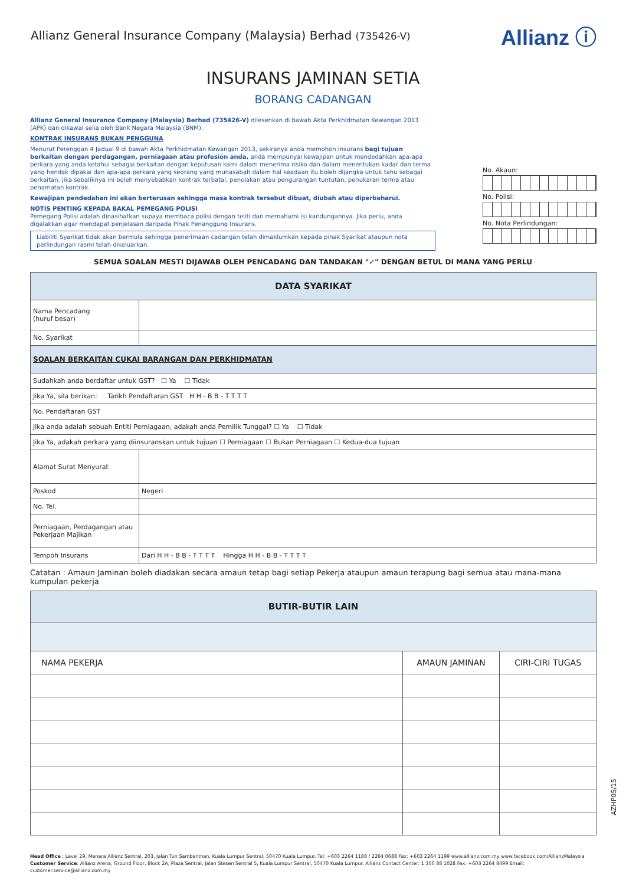Allianz General Insurance Company (Malaysia) Berhad (735426-V)
Allianz ⓘ
INSURANS JAMINAN SETIA
BORANG CADANGAN
Allianz General Insurance Company (Malaysia) Berhad (735426-V) dilesenkan di bawah Akta Perkhidmatan Kewangan 2013 (APK) dan dikawal selia oleh Bank Negara Malaysia (BNM).
KONTRAK INSURANS BUKAN PENGGUNA
Menurut Perenggan 4 Jadual 9 di bawah Akta Perkhidmatan Kewangan 2013, sekiranya anda memohon Insurans bagi tujuan berkaitan dengan perdagangan, perniagaan atau profesion anda, anda mempunyai kewajipan untuk mendedahkan apa-apa perkara yang anda ketahui sebagai berkaitan dengan keputusan kami dalam menerima risiko dan dalam menentukan kadar dan terma yang hendak dipakai dan apa-apa perkara yang seorang yang munasabah dalam hal keadaan itu boleh dijangka untuk tahu sebagai berkaitan, jika sebaliknya ini boleh menyebabkan kontrak terbatal, penolakan atau pengurangan tuntutan, penukaran terma atau penamatan kontrak.
Kewajipan pendedahan ini akan berterusan sehingga masa kontrak tersebut dibuat, diubah atau diperbaharui.
NOTIS PENTING KEPADA BAKAL PEMEGANG POLISI
Pemegang Polisi adalah dinasihatkan supaya membaca polisi dengan teliti dan memahami isi kandungannya. Jika perlu, anda digalakkan agar mendapat penjelasan daripada Pihak Penanggung Insurans.
Liabiliti Syarikat tidak akan bermula sehingga penerimaan cadangan telah dimaklumkan kepada pihak Syarikat ataupun nota perlindungan rasmi telah dikeluarkan.
No. Akaun:
No. Polisi:
No. Nota Perlindungan:
SEMUA SOALAN MESTI DIJAWAB OLEH PENCADANG DAN TANDAKAN "✓" DENGAN BETUL DI MANA YANG PERLU
| DATA SYARIKAT | |
| --- | --- |
| Nama Pencadang (huruf besar) | |
| No. Syarikat | |
| SOALAN BERKAITAN CUKAI BARANGAN DAN PERKHIDMATAN | |
| Sudahkah anda berdaftar untuk GST? ☐ Ya ☐ Tidak | |
| Jika Ya, sila berikan: Tarikh Pendaftaran GST H H - B B - T T T T | |
| No. Pendaftaran GST | |
| Jika anda adalah sebuah Entiti Perniagaan, adakah anda Pemilik Tunggal? ☐ Ya ☐ Tidak | |
| Jika Ya, adakah perkara yang diinsuranskan untuk tujuan ☐ Perniagaan ☐ Bukan Perniagaan ☐ Kedua-dua tujuan | |
| Alamat Surat Menyurat | |
| Poskod | Negeri |
| No. Tel. | |
| Perniagaan, Perdagangan atau Pekerjaan Majikan | |
| Tempoh Insurans | Dari H H - B B - T T T T Hingga H H - B B - T T T T |
Catatan : Amaun Jaminan boleh diadakan secara amaun tetap bagi setiap Pekerja ataupun amaun terapung bagi semua atau mana-mana kumpulan pekerja
| BUTIR-BUTIR LAIN | | |
| --- | --- | --- |
| NAMA PEKERJA | AMAUN JAMINAN | CIRI-CIRI TUGAS |
Head Office : Level 29, Menara Allianz Sentral, 203, Jalan Tun Sambanthan, Kuala Lumpur Sentral, 50470 Kuala Lumpur. Tel: +603 2264 1188 / 2264 0688 Fax: +603 2264 1199 www.allianz.com.my www.facebook.com/AllianzMalaysia
Customer Service: Allianz Arena, Ground Floor, Block 2A, Plaza Sentral, Jalan Stesen Sentral 5, Kuala Lumpur Sentral, 50470 Kuala Lumpur. Allianz Contact Center: 1 300 88 1028 Fax: +603 2264 8499 Email: customer.service@allianz.com.my
AZHP05/15